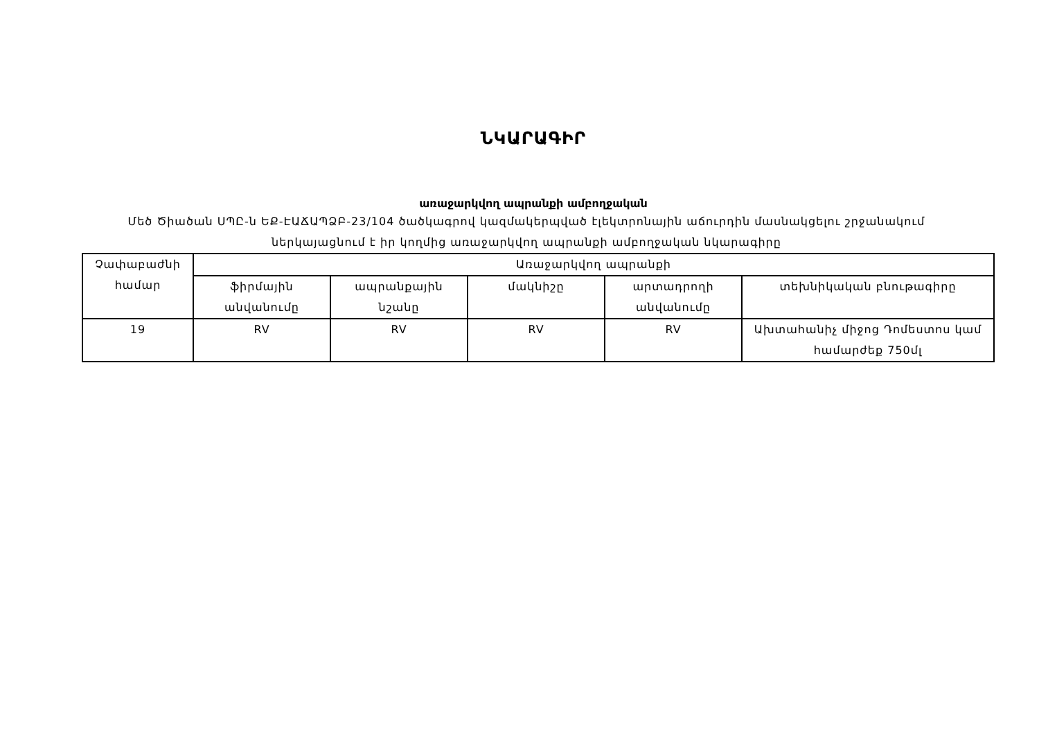ՆԿԱՐԱԳԻՐ
առաջարկվող ապրանքի ամբողջական
Մեծ Ծիածան ՍՊԸ-ն ԵՔ-ԷԱՃԱՊՁԲ-23/104 ծածկագրով կազմակերպված էլեկտրոնային աճուրդին մասնակցելու շրջանակում ներկայացնում է իր կողմից առաջարկվող ապրանքի ամբողջական նկարագիրը
| Չափաբաժնի համար | Առաջարկվող ապրանքի | | | | |
| --- | --- | --- | --- | --- | --- |
| | ֆիրմային անվանումը | ապրանքային նշանը | մակնիշը | արտադրողի անվանումը | տեխնիկական բնութագիրը |
| 19 | RV | RV | RV | RV | Ախտահանիչ միջոց Դոմեստոս կամ համարժեք 750մլ |